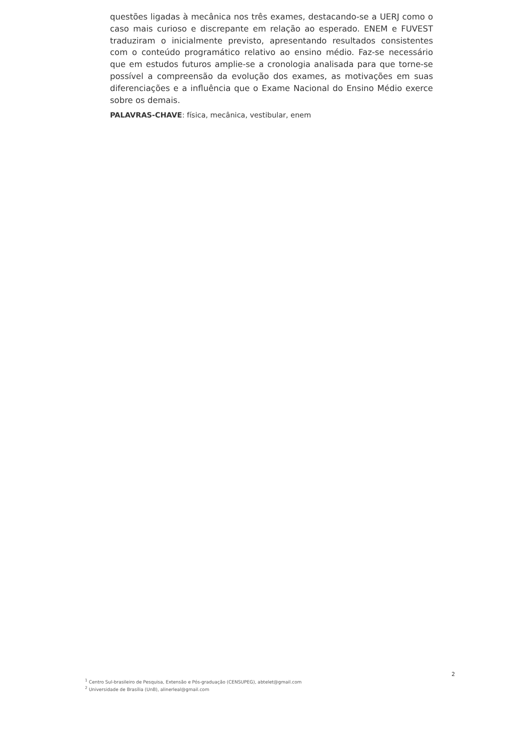questões ligadas à mecânica nos três exames, destacando-se a UERJ como o caso mais curioso e discrepante em relação ao esperado. ENEM e FUVEST traduziram o inicialmente previsto, apresentando resultados consistentes com o conteúdo programático relativo ao ensino médio. Faz-se necessário que em estudos futuros amplie-se a cronologia analisada para que torne-se possível a compreensão da evolução dos exames, as motivações em suas diferenciações e a influência que o Exame Nacional do Ensino Médio exerce sobre os demais.
PALAVRAS-CHAVE: física, mecânica, vestibular, enem
2
<sup>1</sup> Centro Sul-brasileiro de Pesquisa, Extensão e Pós-graduação (CENSUPEG), abtelet@gmail.com
<sup>2</sup> Universidade de Brasília (UnB), alinerleal@gmail.com